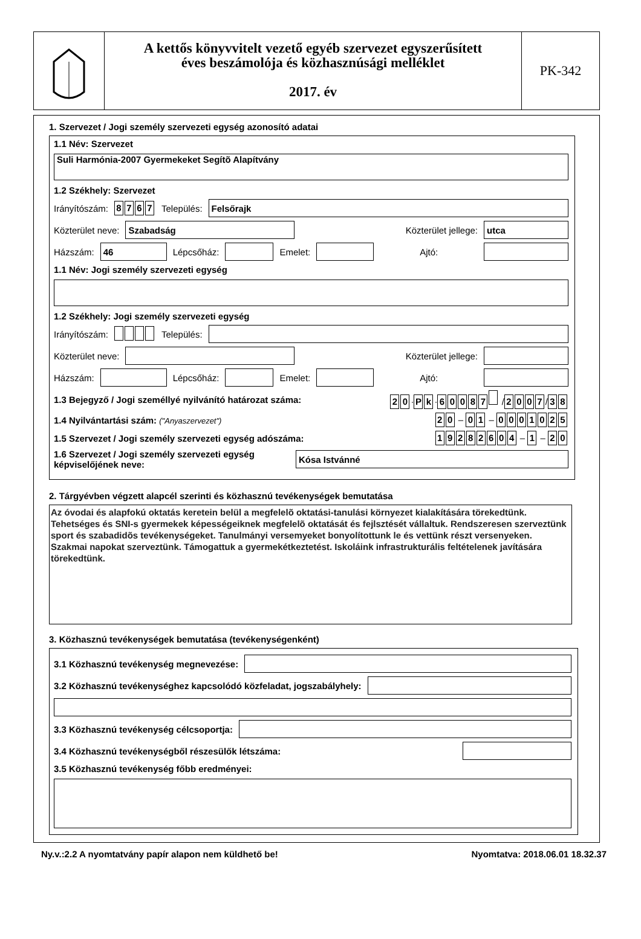A kettős könyvvitelt vezető egyéb szervezet egyszerűsített
éves beszámolója és közhasznúsági melléklet
2017. év
PK-342
1. Szervezet / Jogi személy szervezeti egység azonosító adatai
1.1 Név: Szervezet
Suli Harmónia-2007 Gyermekeket Segítõ Alapítvány
1.2 Székhely: Szervezet
Irányítószám: 8767 Település:
Felsőrajk
Közterület neve:
Szabadság
Közterület jellege:
utca
Házszám:
46
Lépcsőház:
Emelet:
Ajtó:
1.1 Név: Jogi személy szervezeti egység
1.2 Székhely: Jogi személy szervezeti egység
Irányítószám: Település:
Közterület neve:
Közterület jellege:
Házszám:
Lépcsőház:
Emelet:
Ajtó:
1.3 Bejegyző / Jogi személlyé nyilvánító határozat száma: 2 0 · P k · 60087 / 2007 / 3 8
1.4 Nyilvántartási szám: ("Anyaszervezet") 2 0 – 0 1 – 0001025
1.5 Szervezet / Jogi személy szervezeti egység adószáma: 19282604 – 1 – 2 0
1.6 Szervezet / Jogi személy szervezeti egység képviselőjének neve:
Kósa Istvánné
2. Tárgyévben végzett alapcél szerinti és közhasznú tevékenységek bemutatása
Az óvodai és alapfokú oktatás keretein belül a megfelelõ oktatási-tanulási környezet kialakítására törekedtünk. Tehetséges és SNI-s gyermekek képességeiknek megfelelõ oktatását és fejlsztését vállaltuk. Rendszeresen szerveztünk sport és szabadidõs tevékenységeket. Tanulmányi versemyeket bonyolítottunk le és vettünk részt versenyeken. Szakmai napokat szerveztünk. Támogattuk a gyermekétkeztetést. Iskoláink infrastrukturális feltételenek javítására törekedtünk.
3. Közhasznú tevékenységek bemutatása (tevékenységenként)
3.1 Közhasznú tevékenység megnevezése:
3.2 Közhasznú tevékenységhez kapcsolódó közfeladat, jogszabályhely:
3.3 Közhasznú tevékenység célcsoportja:
3.4 Közhasznú tevékenységből részesülők létszáma:
3.5 Közhasznú tevékenység főbb eredményei:
Ny.v.:2.2 A nyomtatvány papír alapon nem küldhető be! Nyomtatva: 2018.06.01 18.32.37